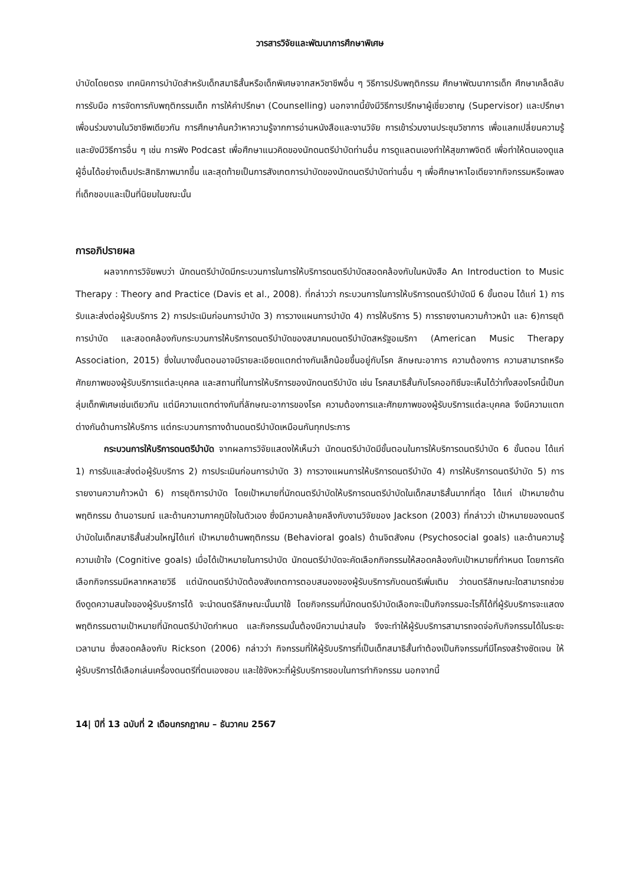วารสารวิจัยและพัฒนาการศึกษาพิเศษ
บำบัดโดยตรง เทคนิคการบำบัดสำหรับเด็กสมาธิสั้นหรือเด็กพิเศษจากสหวิชาชีพอื่น ๆ วิธีการปรับพฤติกรรม ศึกษาพัฒนาการเด็ก ศึกษาเคล็ดลับการรับมือ การจัดการกับพฤติกรรมเด็ก การให้คำปรึกษา (Counselling) นอกจากนี้ยังมีวิธีการปรึกษาผู้เชี่ยวชาญ (Supervisor) และปรึกษาเพื่อนร่วมงานในวิชาชีพเดียวกัน การศึกษาค้นคว้าหาความรู้จากการอ่านหนังสือและงานวิจัย การเข้าร่วมงานประชุมวิชาการ เพื่อแลกเปลี่ยนความรู้ และยังมีวิธีการอื่น ๆ เช่น การฟัง Podcast เพื่อศึกษาแนวคิดของนักดนตรีบำบัดท่านอื่น การดูแลตนเองทำให้สุขภาพจิตดี เพื่อทำให้ตนเองดูแลผู้อื่นได้อย่างเต็มประสิทธิภาพมากขึ้น และสุดท้ายเป็นการสังเกตการบำบัดของนักดนตรีบำบัดท่านอื่น ๆ เพื่อศึกษาหาไอเดียจากกิจกรรมหรือเพลงที่เด็กชอบและเป็นที่นิยมในขณะนั้น
การอภิปรายผล
ผลจากการวิจัยพบว่า นักดนตรีบำบัดมีกระบวนการในการให้บริการดนตรีบำบัดสอดคล้องกับในหนังสือ An Introduction to Music Therapy : Theory and Practice (Davis et al., 2008). ที่กล่าวว่า กระบวนการในการให้บริการดนตรีบำบัดมี 6 ขั้นตอน ได้แก่ 1) การรับและส่งต่อผู้รับบริการ 2) การประเมินก่อนการบำบัด 3) การวางแผนการบำบัด 4) การให้บริการ 5) การรายงานความก้าวหน้า และ 6)การยุติการบำบัด และสอดคล้องกับกระบวนการให้บริการดนตรีบำบัดของสมาคมดนตรีบำบัดสหรัฐอเมริกา (American Music Therapy Association, 2015) ซึ่งในบางขั้นตอนอาจมีรายละเอียดแตกต่างกันเล็กน้อยขึ้นอยู่กับโรค ลักษณะอาการ ความต้องการ ความสามารถหรือศักยภาพของผู้รับบริการแต่ละบุคคล และสถานที่ในการให้บริการของนักดนตรีบำบัด เช่น โรคสมาธิสั้นกับโรคออทิซึมจะเห็นได้ว่าทั้งสองโรคนี้เป็นกลุ่มเด็กพิเศษเช่นเดียวกัน แต่มีความแตกต่างกันที่ลักษณะอาการของโรค ความต้องการและศักยภาพของผู้รับบริการแต่ละบุคคล จึงมีความแตกต่างกันด้านการให้บริการ แต่กระบวนการทางด้านดนตรีบำบัดเหมือนกันทุกประการ
กระบวนการให้บริการดนตรีบำบัด จากผลการวิจัยแสดงให้เห็นว่า นักดนตรีบำบัดมีขั้นตอนในการให้บริการดนตรีบำบัด 6 ขั้นตอน ได้แก่ 1) การรับและส่งต่อผู้รับบริการ 2) การประเมินก่อนการบำบัด 3) การวางแผนการให้บริการดนตรีบำบัด 4) การให้บริการดนตรีบำบัด 5) การรายงานความก้าวหน้า 6) การยุติการบำบัด โดยเป้าหมายที่นักดนตรีบำบัดให้บริการดนตรีบำบัดในเด็กสมาธิสั้นมากที่สุด ได้แก่ เป้าหมายด้านพฤติกรรม ด้านอารมณ์ และด้านความภาคภูมิใจในตัวเอง ซึ่งมีความคล้ายคลึงกับงานวิจัยของ Jackson (2003) ที่กล่าวว่า เป้าหมายของดนตรีบำบัดในเด็กสมาธิสั้นส่วนใหญ่ได้แก่ เป้าหมายด้านพฤติกรรม (Behavioral goals) ด้านจิตสังคม (Psychosocial goals) และด้านความรู้ความเข้าใจ (Cognitive goals) เมื่อได้เป้าหมายในการบำบัด นักดนตรีบำบัดจะคัดเลือกกิจกรรมให้สอดคล้องกับเป้าหมายที่กำหนด โดยการคัดเลือกกิจกรรมมีหลากหลายวิธี แต่นักดนตรีบำบัดต้องสังเกตการตอบสนองของผู้รับบริการกับดนตรีเพิ่มเติม ว่าดนตรีลักษณะใดสามารถช่วยดึงดูดความสนใจของผู้รับบริการได้ จะนำดนตรีลักษณะนั้นมาใช้ โดยกิจกรรมที่นักดนตรีบำบัดเลือกจะเป็นกิจกรรมอะไรก็ได้ที่ผู้รับบริการจะแสดงพฤติกรรมตามเป้าหมายที่นักดนตรีบำบัดกำหนด และกิจกรรมนั้นต้องมีความน่าสนใจ จึงจะทำให้ผู้รับบริการสามารถจดจ่อกับกิจกรรมได้ในระยะเวลานาน ซึ่งสอดคล้องกับ Rickson (2006) กล่าวว่า กิจกรรมที่ให้ผู้รับบริการที่เป็นเด็กสมาธิสั้นทำต้องเป็นกิจกรรมที่มีโครงสร้างชัดเจน ให้ผู้รับบริการได้เลือกเล่นเครื่องดนตรีที่ตนเองชอบ และใช้จังหวะที่ผู้รับบริการชอบในการทำกิจกรรม นอกจากนี้
14| ปีที่ 13 ฉบับที่ 2 เดือนกรกฎาคม – ธันวาคม 2567